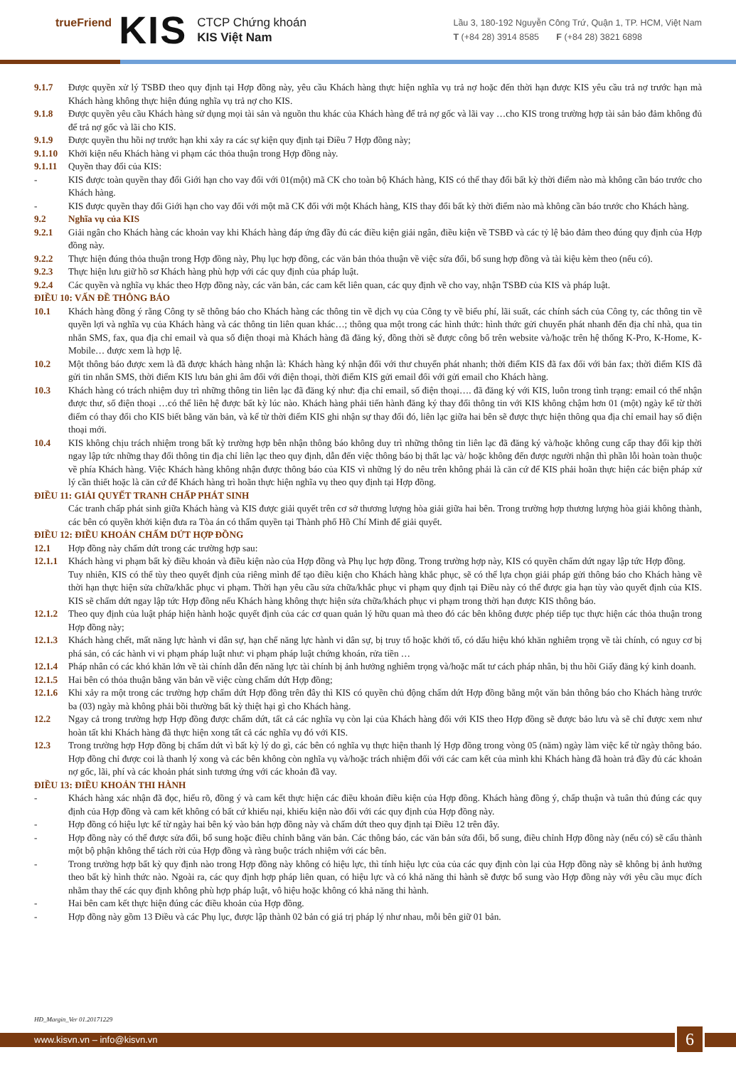trueFriend
KIS
CTCP Chứng khoán
KIS Việt Nam
Lầu 3, 180-192 Nguyễn Công Trứ, Quận 1, TP. HCM, Việt Nam
T (+84 28) 3914 8585 F (+84 28) 3821 6898
9.1.7 Được quyền xử lý TSBĐ theo quy định tại Hợp đồng này, yêu cầu Khách hàng thực hiện nghĩa vụ trả nợ hoặc đến thời hạn được KIS yêu cầu trả nợ trước hạn mà Khách hàng không thực hiện đúng nghĩa vụ trả nợ cho KIS.
9.1.8 Được quyền yêu cầu Khách hàng sử dụng mọi tài sản và nguồn thu khác của Khách hàng để trả nợ gốc và lãi vay …cho KIS trong trường hợp tài sản bảo đảm không đủ để trả nợ gốc và lãi cho KIS.
9.1.9 Được quyền thu hồi nợ trước hạn khi xảy ra các sự kiện quy định tại Điều 7 Hợp đồng này;
9.1.10 Khởi kiện nếu Khách hàng vi phạm các thỏa thuận trong Hợp đồng này.
9.1.11 Quyền thay đổi của KIS:
- KIS được toàn quyền thay đổi Giới hạn cho vay đối với 01(một) mã CK cho toàn bộ Khách hàng, KIS có thể thay đổi bất kỳ thời điểm nào mà không cần báo trước cho Khách hàng.
- KIS được quyền thay đổi Giới hạn cho vay đối với một mã CK đối với một Khách hàng, KIS thay đổi bất kỳ thời điểm nào mà không cần báo trước cho Khách hàng.
9.2
Nghĩa vụ của KIS
9.2.1 Giải ngân cho Khách hàng các khoản vay khi Khách hàng đáp ứng đầy đủ các điều kiện giải ngân, điều kiện về TSBĐ và các tỷ lệ bảo đảm theo đúng quy định của Hợp đồng này.
9.2.2 Thực hiện đúng thỏa thuận trong Hợp đồng này, Phụ lục hợp đồng, các văn bản thỏa thuận về việc sửa đổi, bổ sung hợp đồng và tài kiệu kèm theo (nếu có).
9.2.3 Thực hiện lưu giữ hồ sơ Khách hàng phù hợp với các quy định của pháp luật.
9.2.4 Các quyền và nghĩa vụ khác theo Hợp đồng này, các văn bản, các cam kết liên quan, các quy định về cho vay, nhận TSBĐ của KIS và pháp luật.
ĐIỀU 10: VẤN ĐỀ THÔNG BÁO
10.1 Khách hàng đồng ý rằng Công ty sẽ thông báo cho Khách hàng các thông tin về dịch vụ của Công ty về biểu phí, lãi suất, các chính sách của Công ty, các thông tin về quyền lợi và nghĩa vụ của Khách hàng và các thông tin liên quan khác…; thông qua một trong các hình thức: hình thức gửi chuyển phát nhanh đến địa chỉ nhà, qua tin nhắn SMS, fax, qua địa chỉ email và qua số điện thoại mà Khách hàng đã đăng ký, đồng thời sẽ được công bố trên website và/hoặc trên hệ thống K-Pro, K-Home, K-Mobile… được xem là hợp lệ.
10.2 Một thông báo được xem là đã được khách hàng nhận là: Khách hàng ký nhận đối với thư chuyển phát nhanh; thời điểm KIS đã fax đối với bản fax; thời điểm KIS đã gửi tin nhắn SMS, thời điểm KIS lưu bản ghi âm đối với điện thoại, thời điểm KIS gửi email đối với gửi email cho Khách hàng.
10.3 Khách hàng có trách nhiệm duy trì những thông tin liên lạc đã đăng ký như: địa chỉ email, số điện thoại…. đã đăng ký với KIS, luôn trong tình trạng: email có thể nhận được thư, số điện thoại …có thể liên hệ được bất kỳ lúc nào. Khách hàng phải tiến hành đăng ký thay đổi thông tin với KIS không chậm hơn 01 (một) ngày kể từ thời điểm có thay đổi cho KIS biết bằng văn bản, và kể từ thời điểm KIS ghi nhận sự thay đổi đó, liên lạc giữa hai bên sẽ được thực hiện thông qua địa chỉ email hay số điện thoại mới.
10.4 KIS không chịu trách nhiệm trong bất kỳ trường hợp bên nhận thông báo không duy trì những thông tin liên lạc đã đăng ký và/hoặc không cung cấp thay đổi kịp thời ngay lập tức những thay đổi thông tin địa chỉ liên lạc theo quy định, dẫn đến việc thông báo bị thất lạc và/ hoặc không đến được người nhận thì phần lỗi hoàn toàn thuộc về phía Khách hàng. Việc Khách hàng không nhận được thông báo của KIS vì những lý do nêu trên không phải là căn cứ để KIS phải hoãn thực hiện các biện pháp xử lý cần thiết hoặc là căn cứ để Khách hàng trì hoãn thực hiện nghĩa vụ theo quy định tại Hợp đồng.
ĐIỀU 11: GIẢI QUYẾT TRANH CHẤP PHÁT SINH
Các tranh chấp phát sinh giữa Khách hàng và KIS được giải quyết trên cơ sở thương lượng hòa giải giữa hai bên. Trong trường hợp thương lượng hòa giải không thành, các bên có quyền khởi kiện đưa ra Tòa án có thẩm quyền tại Thành phố Hồ Chí Minh để giải quyết.
ĐIỀU 12: ĐIỀU KHOẢN CHẤM DỨT HỢP ĐỒNG
12.1 Hợp đồng này chấm dứt trong các trường hợp sau:
12.1.1 Khách hàng vi phạm bất kỳ điều khoản và điều kiện nào của Hợp đồng và Phụ lục hợp đồng. Trong trường hợp này, KIS có quyền chấm dứt ngay lập tức Hợp đồng.
Tuy nhiên, KIS có thể tùy theo quyết định của riêng mình để tạo điều kiện cho Khách hàng khắc phục, sẽ có thể lựa chọn giải pháp gửi thông báo cho Khách hàng về thời hạn thực hiện sửa chữa/khắc phục vi phạm. Thời hạn yêu cầu sửa chữa/khắc phục vi phạm quy định tại Điều này có thể được gia hạn tùy vào quyết định của KIS. KIS sẽ chấm dứt ngay lập tức Hợp đồng nếu Khách hàng không thực hiện sửa chữa/khách phục vi phạm trong thời hạn được KIS thông báo.
12.1.2 Theo quy định của luật pháp hiện hành hoặc quyết định của các cơ quan quản lý hữu quan mà theo đó các bên không được phép tiếp tục thực hiện các thỏa thuận trong Hợp đồng này;
12.1.3 Khách hàng chết, mất năng lực hành vi dân sự, hạn chế năng lực hành vi dân sự, bị truy tố hoặc khởi tố, có dấu hiệu khó khăn nghiêm trọng về tài chính, có nguy cơ bị phá sản, có các hành vi vi phạm pháp luật như: vi phạm pháp luật chứng khoán, rửa tiền …
12.1.4 Pháp nhân có các khó khăn lớn về tài chính dẫn đến năng lực tài chính bị ảnh hưởng nghiêm trọng và/hoặc mất tư cách pháp nhân, bị thu hồi Giấy đăng ký kinh doanh.
12.1.5 Hai bên có thỏa thuận bằng văn bản về việc cùng chấm dứt Hợp đồng;
12.1.6 Khi xảy ra một trong các trường hợp chấm dứt Hợp đồng trên đây thì KIS có quyền chủ động chấm dứt Hợp đồng bằng một văn bản thông báo cho Khách hàng trước ba (03) ngày mà không phải bồi thường bất kỳ thiệt hại gì cho Khách hàng.
12.2 Ngay cả trong trường hợp Hợp đồng được chấm dứt, tất cả các nghĩa vụ còn lại của Khách hàng đối với KIS theo Hợp đồng sẽ được bảo lưu và sẽ chỉ được xem như hoàn tất khi Khách hàng đã thực hiện xong tất cả các nghĩa vụ đó với KIS.
12.3 Trong trường hợp Hợp đồng bị chấm dứt vì bất kỳ lý do gì, các bên có nghĩa vụ thực hiện thanh lý Hợp đồng trong vòng 05 (năm) ngày làm việc kể từ ngày thông báo. Hợp đồng chỉ được coi là thanh lý xong và các bên không còn nghĩa vụ và/hoặc trách nhiệm đối với các cam kết của mình khi Khách hàng đã hoàn trả đầy đủ các khoản nợ gốc, lãi, phí và các khoản phát sinh tương ứng với các khoản đã vay.
ĐIỀU 13: ĐIỀU KHOẢN THI HÀNH
- Khách hàng xác nhận đã đọc, hiểu rõ, đồng ý và cam kết thực hiện các điều khoản điều kiện của Hợp đồng. Khách hàng đồng ý, chấp thuận và tuân thủ đúng các quy định của Hợp đồng và cam kết không có bất cứ khiếu nại, khiếu kiện nào đối với các quy định của Hợp đồng này.
- Hợp đồng có hiệu lực kể từ ngày hai bên ký vào bản hợp đồng này và chấm dứt theo quy định tại Điều 12 trên đây.
- Hợp đồng này có thể được sửa đổi, bổ sung hoặc điều chỉnh bằng văn bản. Các thông báo, các văn bản sửa đổi, bổ sung, điều chỉnh Hợp đồng này (nếu có) sẽ cấu thành một bộ phận không thể tách rời của Hợp đồng và ràng buộc trách nhiệm với các bên.
- Trong trường hợp bất kỳ quy định nào trong Hợp đồng này không có hiệu lực, thì tính hiệu lực của của các quy định còn lại của Hợp đồng này sẽ không bị ảnh hưởng theo bất kỳ hình thức nào. Ngoài ra, các quy định hợp pháp liên quan, có hiệu lực và có khả năng thi hành sẽ được bổ sung vào Hợp đồng này với yêu cầu mục đích nhằm thay thế các quy định không phù hợp pháp luật, vô hiệu hoặc không có khả năng thi hành.
- Hai bên cam kết thực hiện đúng các điều khoản của Hợp đồng.
- Hợp đồng này gồm 13 Điều và các Phụ lục, được lập thành 02 bản có giá trị pháp lý như nhau, mỗi bên giữ 01 bản.
HĐ_Margin_Ver 01.20171229
www.kisvn.vn – info@kisvn.vn 6